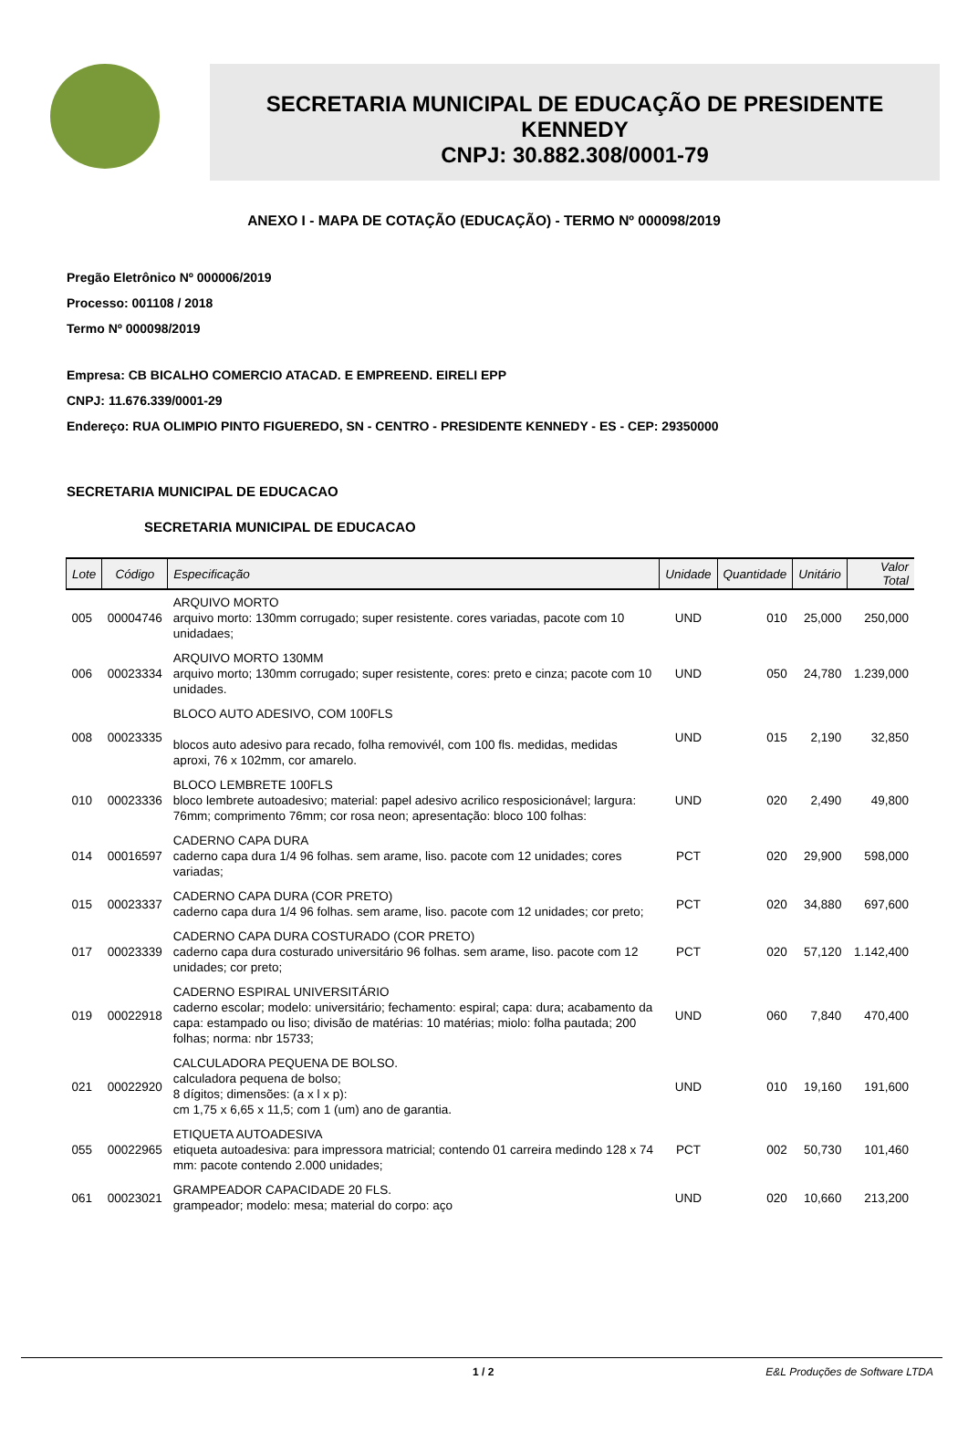SECRETARIA MUNICIPAL DE EDUCAÇÃO DE PRESIDENTE
KENNEDY
CNPJ: 30.882.308/0001-79
ANEXO I - MAPA DE COTAÇÃO (EDUCAÇÃO) - TERMO Nº 000098/2019
Pregão Eletrônico Nº 000006/2019
Processo: 001108 / 2018
Termo Nº 000098/2019
Empresa: CB BICALHO COMERCIO ATACAD. E EMPREEND. EIRELI EPP
CNPJ: 11.676.339/0001-29
Endereço: RUA OLIMPIO PINTO FIGUEREDO, SN - CENTRO - PRESIDENTE KENNEDY - ES - CEP: 29350000
SECRETARIA MUNICIPAL DE EDUCACAO
SECRETARIA MUNICIPAL DE EDUCACAO
| Lote | Código | Especificação | Unidade | Quantidade | Unitário | Valor Total |
| --- | --- | --- | --- | --- | --- | --- |
| 005 | 00004746 | ARQUIVO MORTO arquivo morto: 130mm corrugado; super resistente. cores variadas, pacote com 10 unidadaes; | UND | 010 | 25,000 | 250,000 |
| 006 | 00023334 | ARQUIVO MORTO 130MM arquivo morto; 130mm corrugado; super resistente, cores: preto e cinza; pacote com 10 unidades. | UND | 050 | 24,780 | 1.239,000 |
| 008 | 00023335 | BLOCO AUTO ADESIVO, COM 100FLS blocos auto adesivo para recado, folha removivél, com 100 fls. medidas, medidas aproxi, 76 x 102mm, cor amarelo. | UND | 015 | 2,190 | 32,850 |
| 010 | 00023336 | BLOCO LEMBRETE 100FLS bloco lembrete autoadesivo; material: papel adesivo acrilico resposicionável; largura: 76mm; comprimento 76mm; cor rosa neon; apresentação: bloco 100 folhas: | UND | 020 | 2,490 | 49,800 |
| 014 | 00016597 | CADERNO CAPA DURA caderno capa dura 1/4 96 folhas. sem arame, liso. pacote com 12 unidades; cores variadas; | PCT | 020 | 29,900 | 598,000 |
| 015 | 00023337 | CADERNO CAPA DURA (COR PRETO) caderno capa dura 1/4 96 folhas. sem arame, liso. pacote com 12 unidades; cor preto; | PCT | 020 | 34,880 | 697,600 |
| 017 | 00023339 | CADERNO CAPA DURA COSTURADO (COR PRETO) caderno capa dura costurado universitário 96 folhas. sem arame, liso. pacote com 12 unidades; cor preto; | PCT | 020 | 57,120 | 1.142,400 |
| 019 | 00022918 | CADERNO ESPIRAL UNIVERSITÁRIO caderno escolar; modelo: universitário; fechamento: espiral; capa: dura; acabamento da capa: estampado ou liso; divisão de matérias: 10 matérias; miolo: folha pautada; 200 folhas; norma: nbr 15733; | UND | 060 | 7,840 | 470,400 |
| 021 | 00022920 | CALCULADORA PEQUENA DE BOLSO. calculadora pequena de bolso; 8 dígitos; dimensões: (a x l x p): cm 1,75 x 6,65 x 11,5; com 1 (um) ano de garantia. | UND | 010 | 19,160 | 191,600 |
| 055 | 00022965 | ETIQUETA AUTOADESIVA etiqueta autoadesiva: para impressora matricial; contendo 01 carreira medindo 128 x 74 mm: pacote contendo 2.000 unidades; | PCT | 002 | 50,730 | 101,460 |
| 061 | 00023021 | GRAMPEADOR CAPACIDADE 20 FLS. grampeador; modelo: mesa; material do corpo: aço | UND | 020 | 10,660 | 213,200 |
1 / 2 E&L Produções de Software LTDA